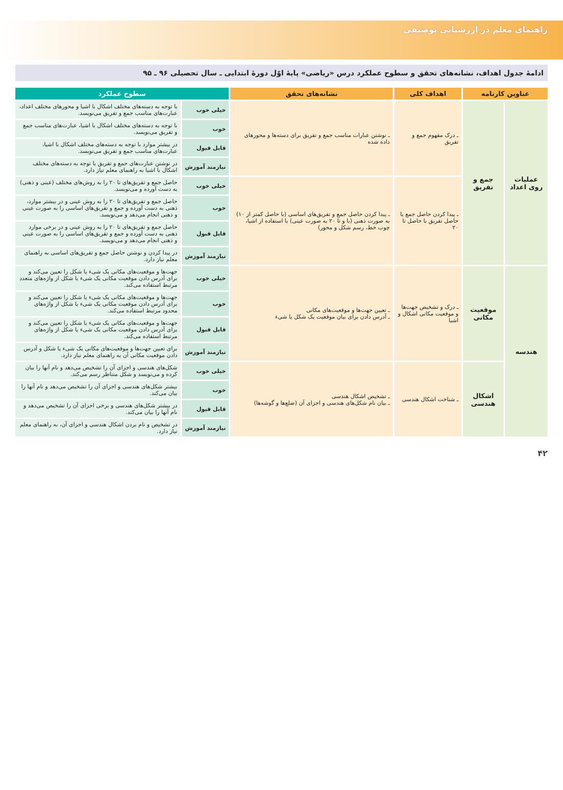راهنمای معلم در ارزشیابی توصیفی
ادامهٔ جدول اهداف، نشانه‌های تحقق و سطوح عملکرد درس «ریاضی» پایهٔ اوّل دورهٔ ابتدایی ـ سال تحصیلی ۹۶ ـ ۹۵
| عناوین کارنامه | | اهداف کلی | نشانه‌های تحقق | سطوح عملکرد | |
| --- | --- | --- | --- | --- | --- |
| عملیات روی اعداد | جمع و تفریق | ـ درک مفهوم جمع و تفریق | ـ نوشتن عبارات مناسب جمع و تفریق برای دسته‌ها و محورهای داده شده | خیلی خوب | با توجه به دسته‌های مختلف اشکال با اشیا و محورهای مختلف اعداد، عبارت‌های مناسب جمع و تفریق می‌نویسد. |
| | | | | خوب | با توجه به دسته‌های مختلف اشکال با اشیا، عبارت‌های مناسب جمع و تفریق می‌نویسد. |
| | | | | قابل قبول | در بیشتر موارد با توجه به دسته‌های مختلف اشکال با اشیا، عبارت‌های مناسب جمع و تفریق می‌نویسد. |
| | | | | نیازمند آموزش | در نوشتن عبارت‌های جمع و تفریق با توجه به دسته‌های مختلف اشکال با اشیا به راهنمای معلم نیاز دارد. |
| | | ـ پیدا کردن حاصل جمع یا حاصل تفریق با حاصل تا ۲۰ | ـ پیدا کردن حاصل جمع و تفریق‌های اساسی (با حاصل کمتر از ۱۰) به صورت ذهنی (با و تا ۲۰ به صورت عینی) با استفاده از اشیا، چوب خط، رسم شکل و محور) | خیلی خوب | حاصل جمع و تفریق‌های تا ۲۰ را به روش‌های مختلف (عینی و ذهنی) به دست آورده و می‌نویسد. |
| | | | | خوب | حاصل جمع و تفریق‌های تا ۲۰ را به روش عینی و در بیشتر موارد، ذهنی به دست آورده و جمع و تفریق‌های اساسی را به صورت عینی و ذهنی انجام می‌دهد و می‌نویسد. |
| | | | | قابل قبول | حاصل جمع و تفریق‌های تا ۲۰ را به روش عینی و در برخی موارد ذهنی به دست آورده و جمع و تفریق‌های اساسی را به صورت عینی و ذهنی انجام می‌دهد و می‌نویسد. |
| | | | | نیازمند آموزش | در پیدا کردن و نوشتن حاصل جمع و تفریق‌های اساسی به راهنمای معلم نیاز دارد. |
| هندسه | موقعیت مکانی | ـ درک و تشخیص جهت‌ها و موقعیت مکانی اشکال و اشیا | ـ تعیین جهت‌ها و موقعیت‌های مکانی ـ آدرس دادن برای بیان موقعیت یک شکل یا شیء | خیلی خوب | جهت‌ها و موقعیت‌های مکانی یک شیء یا شکل را تعیین می‌کند و برای آدرس دادن موقعیت مکانی یک شیء یا شکل از واژه‌های متعدد مرتبط استفاده می‌کند. |
| | | | | خوب | جهت‌ها و موقعیت‌های مکانی یک شیء یا شکل را تعیین می‌کند و برای آدرس دادن موقعیت مکانی یک شیء یا شکل از واژه‌های محدود مرتبط استفاده می‌کند. |
| | | | | قابل قبول | جهت‌ها و موقعیت‌های مکانی یک شیء یا شکل را تعیین می‌کند و برای آدرس دادن موقعیت مکانی یک شیء یا شکل از واژه‌های مرتبط استفاده می‌کند. |
| | | | | نیازمند آموزش | برای تعیین جهت‌ها و موقعیت‌های مکانی یک شیء یا شکل و آدرس دادن موقعیت مکانی آن به راهنمای معلم نیاز دارد. |
| | اشکال هندسی | ـ شناخت اشکال هندسی | ـ تشخیص اشکال هندسی ـ بیان نام شکل‌های هندسی و اجزای آن (ضلع‌ها و گوشه‌ها) | خیلی خوب | شکل‌های هندسی و اجزای آن را تشخیص می‌دهد و نام آنها را بیان کرده و می‌نویسد و شکل متناظر رسم می‌کند. |
| | | | | خوب | بیشتر شکل‌های هندسی و اجزای آن را تشخیص می‌دهد و نام آنها را بیان می‌کند. |
| | | | | قابل قبول | در بیشتر شکل‌های هندسی و برخی اجزای آن را تشخیص می‌دهد و نام آنها را بیان می‌کند. |
| | | | | نیازمند آموزش | در تشخیص و نام بردن اشکال هندسی و اجزای آن، به راهنمای معلم نیاز دارد. |
۴۲